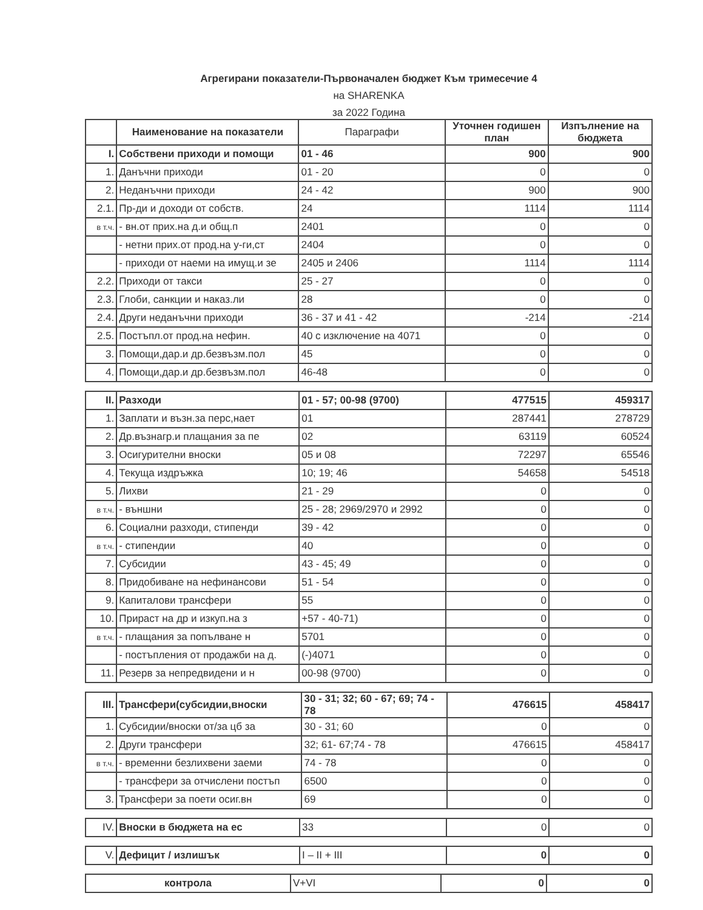Агрегирани показатели-Първоначален бюджет Към тримесечие 4
на SHARENKA
за 2022 Година
| | Наименование на показатели | Параграфи | Уточнен годишен план | Изпълнение на бюджета |
| --- | --- | --- | --- | --- |
| I. | Собствени приходи и помощи | 01 - 46 | 900 | 900 |
| 1. | Данъчни приходи | 01 - 20 | 0 | 0 |
| 2. | Неданъчни приходи | 24 - 42 | 900 | 900 |
| 2.1. | Пр-ди и доходи от собств. | 24 | 1114 | 1114 |
| в т.ч. | - вн.от прих.на д.и общ.п | 2401 | 0 | 0 |
| | - нетни прих.от прод.на у-ги,ст | 2404 | 0 | 0 |
| | - приходи от наеми на имущ.и зе | 2405 и 2406 | 1114 | 1114 |
| 2.2. | Приходи от такси | 25 - 27 | 0 | 0 |
| 2.3. | Глоби, санкции и наказ.ли | 28 | 0 | 0 |
| 2.4. | Други неданъчни приходи | 36 - 37 и 41 - 42 | -214 | -214 |
| 2.5. | Постъпл.от прод.на нефин. | 40 с изключение на 4071 | 0 | 0 |
| 3. | Помощи,дар.и др.безвъзм.пол | 45 | 0 | 0 |
| 4. | Помощи,дар.и др.безвъзм.пол | 46-48 | 0 | 0 |
| II. | Разходи | 01 - 57; 00-98 (9700) | 477515 | 459317 |
| 1. | Заплати и възн.за перс,нает | 01 | 287441 | 278729 |
| 2. | Др.възнагр.и плащания за пе | 02 | 63119 | 60524 |
| 3. | Осигурителни вноски | 05 и 08 | 72297 | 65546 |
| 4. | Текуща издръжка | 10; 19; 46 | 54658 | 54518 |
| 5. | Лихви | 21 - 29 | 0 | 0 |
| в т.ч. | - външни | 25 - 28; 2969/2970 и 2992 | 0 | 0 |
| 6. | Социални разходи, стипенди | 39 - 42 | 0 | 0 |
| в т.ч. | - стипендии | 40 | 0 | 0 |
| 7. | Субсидии | 43 - 45; 49 | 0 | 0 |
| 8. | Придобиване на нефинансови | 51 - 54 | 0 | 0 |
| 9. | Капиталови трансфери | 55 | 0 | 0 |
| 10. | Прираст на др и изкуп.на з | +57 - 40-71) | 0 | 0 |
| в т.ч. | - плащания за попълване н | 5701 | 0 | 0 |
| | - постъпления от продажби на д. | (-)4071 | 0 | 0 |
| 11. | Резерв за непредвидени и н | 00-98 (9700) | 0 | 0 |
| III. | Трансфери(субсидии,вноски | 30 - 31; 32; 60 - 67; 69; 74 - 78 | 476615 | 458417 |
| 1. | Субсидии/вноски от/за цб за | 30 - 31; 60 | 0 | 0 |
| 2. | Други трансфери | 32; 61- 67;74 - 78 | 476615 | 458417 |
| в т.ч. | - временни безлихвени заеми | 74 - 78 | 0 | 0 |
| | - трансфери за отчислени постъп | 6500 | 0 | 0 |
| 3. | Трансфери за поети осиг.вн | 69 | 0 | 0 |
| IV. | Вноски в бюджета на ес | 33 | 0 | 0 |
| V. | Дефицит / излишък | I – II + III | 0 | 0 |
| контрола | V+VI | 0 | 0 |